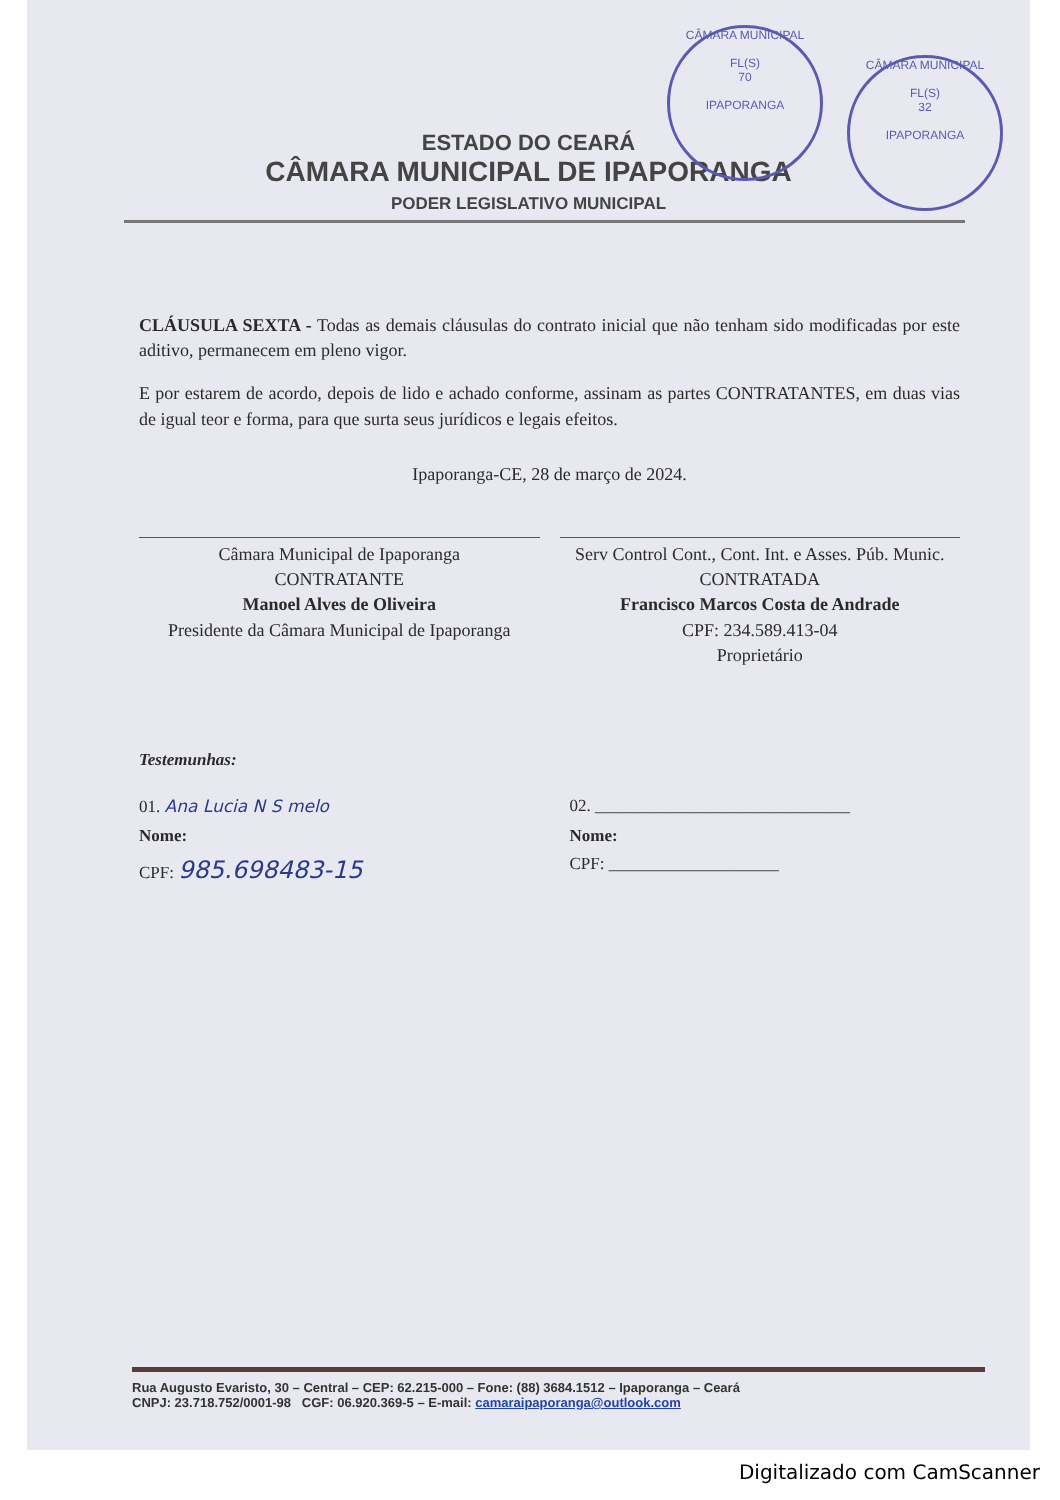CÂMARA MUNICIPAL
FL(S)
70
IPAPORANGA
CÂMARA MUNICIPAL
FL(S)
32
IPAPORANGA
ESTADO DO CEARÁ
CÂMARA MUNICIPAL DE IPAPORANGA
PODER LEGISLATIVO MUNICIPAL
CLÁUSULA SEXTA - Todas as demais cláusulas do contrato inicial que não tenham sido modificadas por este aditivo, permanecem em pleno vigor.
E por estarem de acordo, depois de lido e achado conforme, assinam as partes CONTRATANTES, em duas vias de igual teor e forma, para que surta seus jurídicos e legais efeitos.
Ipaporanga-CE, 28 de março de 2024.
Câmara Municipal de Ipaporanga
CONTRATANTE
Manoel Alves de Oliveira
Presidente da Câmara Municipal de Ipaporanga
Serv Control Cont., Cont. Int. e Asses. Púb. Munic.
CONTRATADA
Francisco Marcos Costa de Andrade
CPF: 234.589.413-04
Proprietário
Testemunhas:
01. Ana Lucia N S melo 02. ______________________________
Nome: Nome:
CPF: 985.698483-15
CPF: ____________________
Rua Augusto Evaristo, 30 – Central – CEP: 62.215-000 – Fone: (88) 3684.1512 – Ipaporanga – Ceará
CNPJ: 23.718.752/0001-98 CGF: 06.920.369-5 – E-mail: camaraipaporanga@outlook.com
Digitalizado com CamScanner